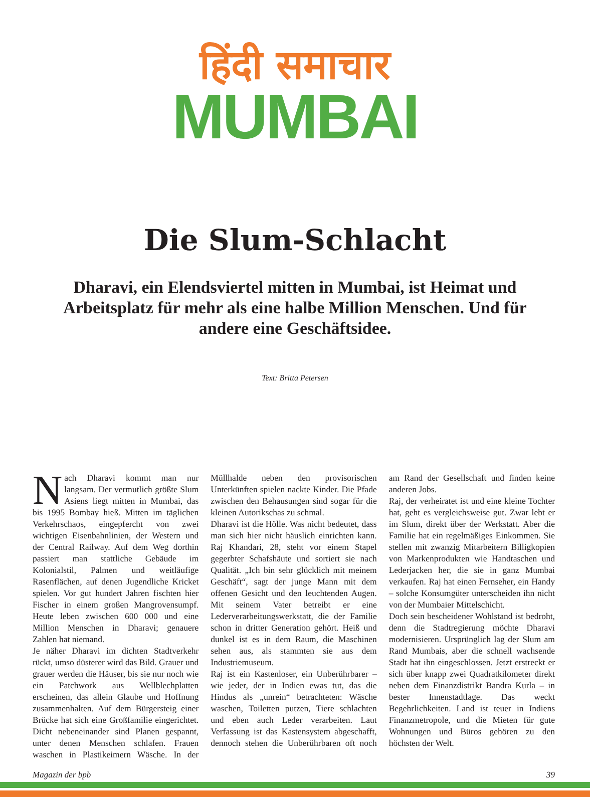हिंदी समाचार
MUMBAI
Die Slum-Schlacht
Dharavi, ein Elendsviertel mitten in Mumbai, ist Heimat und Arbeitsplatz für mehr als eine halbe Million Menschen. Und für andere eine Geschäftsidee.
Text: Britta Petersen
Nach Dharavi kommt man nur langsam. Der vermutlich größte Slum Asiens liegt mitten in Mumbai, das bis 1995 Bombay hieß. Mitten im täglichen Verkehrschaos, eingepfercht von zwei wichtigen Eisenbahnlinien, der Western und der Central Railway. Auf dem Weg dorthin passiert man stattliche Gebäude im Kolonialstil, Palmen und weitläufige Rasenflächen, auf denen Jugendliche Kricket spielen. Vor gut hundert Jahren fischten hier Fischer in einem großen Mangrovensumpf. Heute leben zwischen 600 000 und eine Million Menschen in Dharavi; genauere Zahlen hat niemand.
Je näher Dharavi im dichten Stadtverkehr rückt, umso düsterer wird das Bild. Grauer und grauer werden die Häuser, bis sie nur noch wie ein Patchwork aus Wellblechplatten erscheinen, das allein Glaube und Hoffnung zusammenhalten. Auf dem Bürgersteig einer Brücke hat sich eine Großfamilie eingerichtet. Dicht nebeneinander sind Planen gespannt, unter denen Menschen schlafen. Frauen waschen in Plastikeimern Wäsche. In der Müllhalde neben den provisorischen Unterkünften spielen nackte Kinder. Die Pfade zwischen den Behausungen sind sogar für die kleinen Autorikschas zu schmal.
Dharavi ist die Hölle. Was nicht bedeutet, dass man sich hier nicht häuslich einrichten kann. Raj Khandari, 28, steht vor einem Stapel gegerbter Schafshäute und sortiert sie nach Qualität. „Ich bin sehr glücklich mit meinem Geschäft“, sagt der junge Mann mit dem offenen Gesicht und den leuchtenden Augen. Mit seinem Vater betreibt er eine Lederverarbeitungswerkstatt, die der Familie schon in dritter Generation gehört. Heiß und dunkel ist es in dem Raum, die Maschinen sehen aus, als stammten sie aus dem Industriemuseum.
Raj ist ein Kastenloser, ein Unberührbarer – wie jeder, der in Indien ewas tut, das die Hindus als „unrein“ betrachteten: Wäsche waschen, Toiletten putzen, Tiere schlachten und eben auch Leder verarbeiten. Laut Verfassung ist das Kastensystem abgeschafft, dennoch stehen die Unberührbaren oft noch am Rand der Gesellschaft und finden keine anderen Jobs.
Raj, der verheiratet ist und eine kleine Tochter hat, geht es vergleichsweise gut. Zwar lebt er im Slum, direkt über der Werkstatt. Aber die Familie hat ein regelmäßiges Einkommen. Sie stellen mit zwanzig Mitarbeitern Billigkopien von Markenprodukten wie Handtaschen und Lederjacken her, die sie in ganz Mumbai verkaufen. Raj hat einen Fernseher, ein Handy – solche Konsumgüter unterscheiden ihn nicht von der Mumbaier Mittelschicht.
Doch sein bescheidener Wohlstand ist bedroht, denn die Stadtregierung möchte Dharavi modernisieren. Ursprünglich lag der Slum am Rand Mumbais, aber die schnell wachsende Stadt hat ihn eingeschlossen. Jetzt erstreckt er sich über knapp zwei Quadratkilometer direkt neben dem Finanzdistrikt Bandra Kurla – in bester Innenstadtlage. Das weckt Begehrlichkeiten. Land ist teuer in Indiens Finanzmetropole, und die Mieten für gute Wohnungen und Büros gehören zu den höchsten der Welt.
Magazin der bpb 39